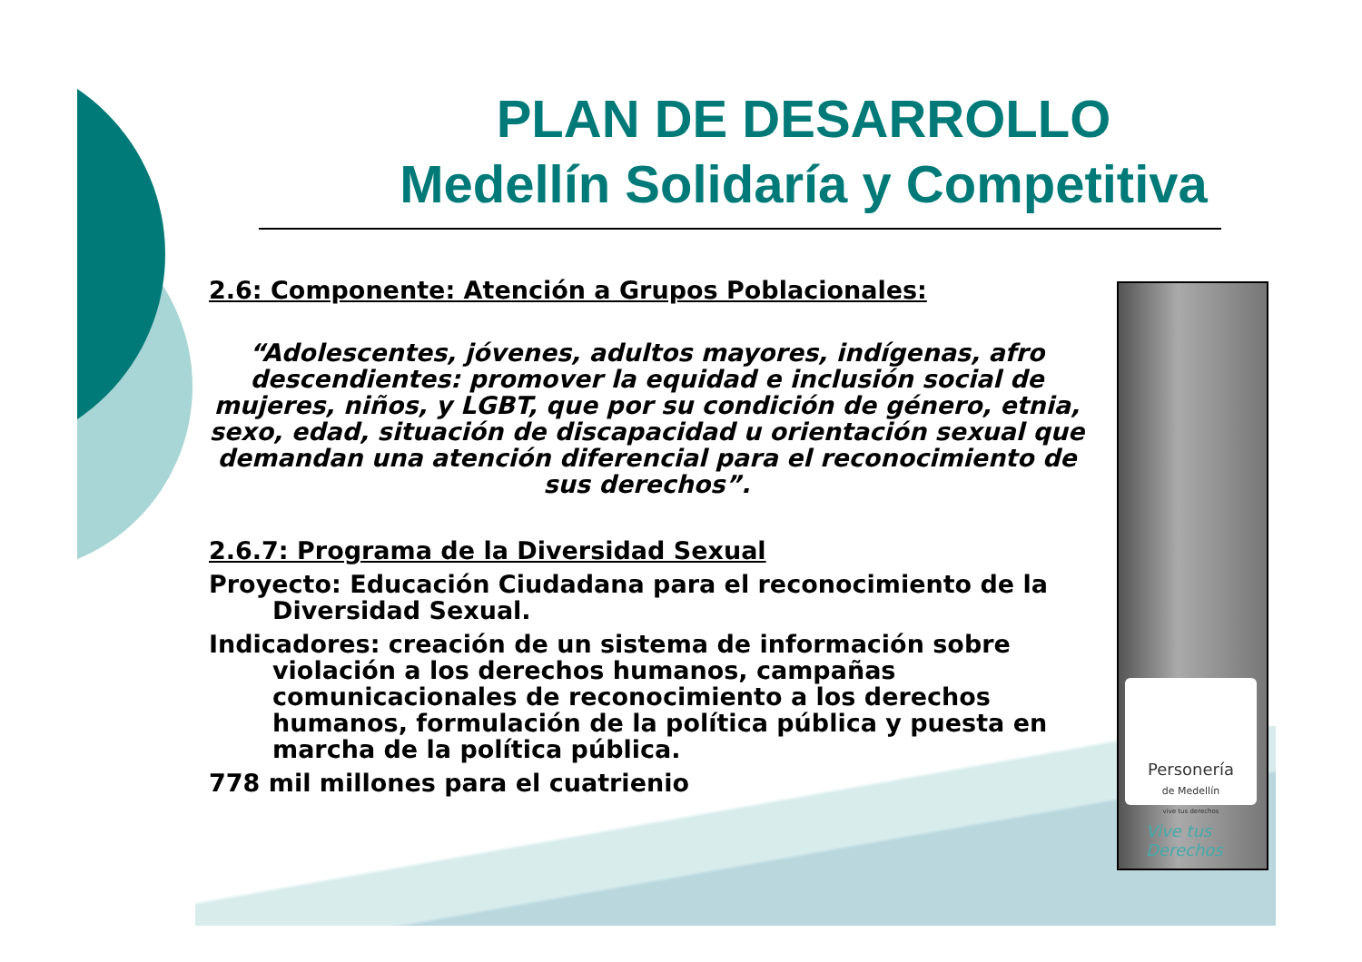PLAN DE DESARROLLO
Medellín Solidaría y Competitiva
2.6: Componente: Atención a Grupos Poblacionales:
“Adolescentes, jóvenes, adultos mayores, indígenas, afro descendientes: promover la equidad e inclusión social de mujeres, niños, y LGBT, que por su condición de género, etnia, sexo, edad, situación de discapacidad u orientación sexual que demandan una atención diferencial para el reconocimiento de sus derechos”.
2.6.7: Programa de la Diversidad Sexual
Proyecto: Educación Ciudadana para el reconocimiento de la Diversidad Sexual.
Indicadores: creación de un sistema de información sobre violación a los derechos humanos, campañas comunicacionales de reconocimiento a los derechos humanos, formulación de la política pública y puesta en marcha de la política pública.
778 mil millones para el cuatrienio
Personería
de Medellín
vive tus derechos
Vive tus
Derechos